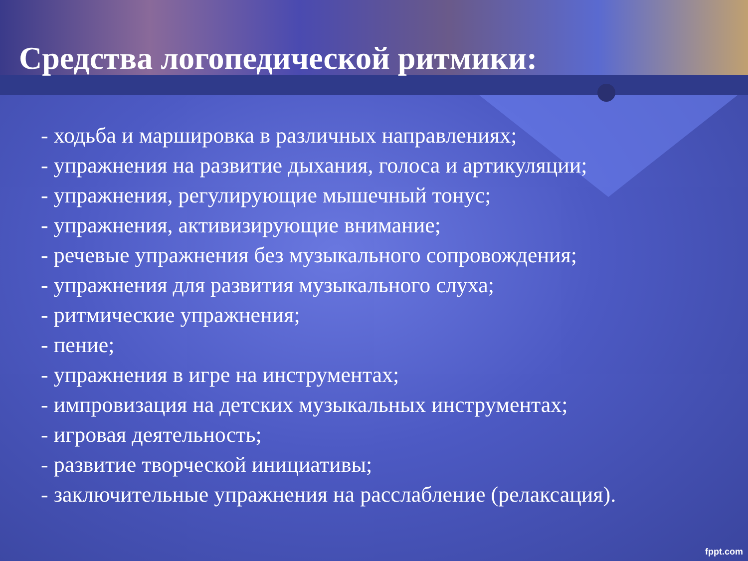Средства логопедической ритмики:
- ходьба и маршировка в различных направлениях;
- упражнения на развитие дыхания, голоса и артикуляции;
- упражнения, регулирующие мышечный тонус;
- упражнения, активизирующие внимание;
- речевые упражнения без музыкального сопровождения;
- упражнения для развития музыкального слуха;
- ритмические упражнения;
- пение;
- упражнения в игре на инструментах;
- импровизация на детских музыкальных инструментах;
- игровая деятельность;
- развитие творческой инициативы;
- заключительные упражнения на расслабление (релаксация).
fppt.com